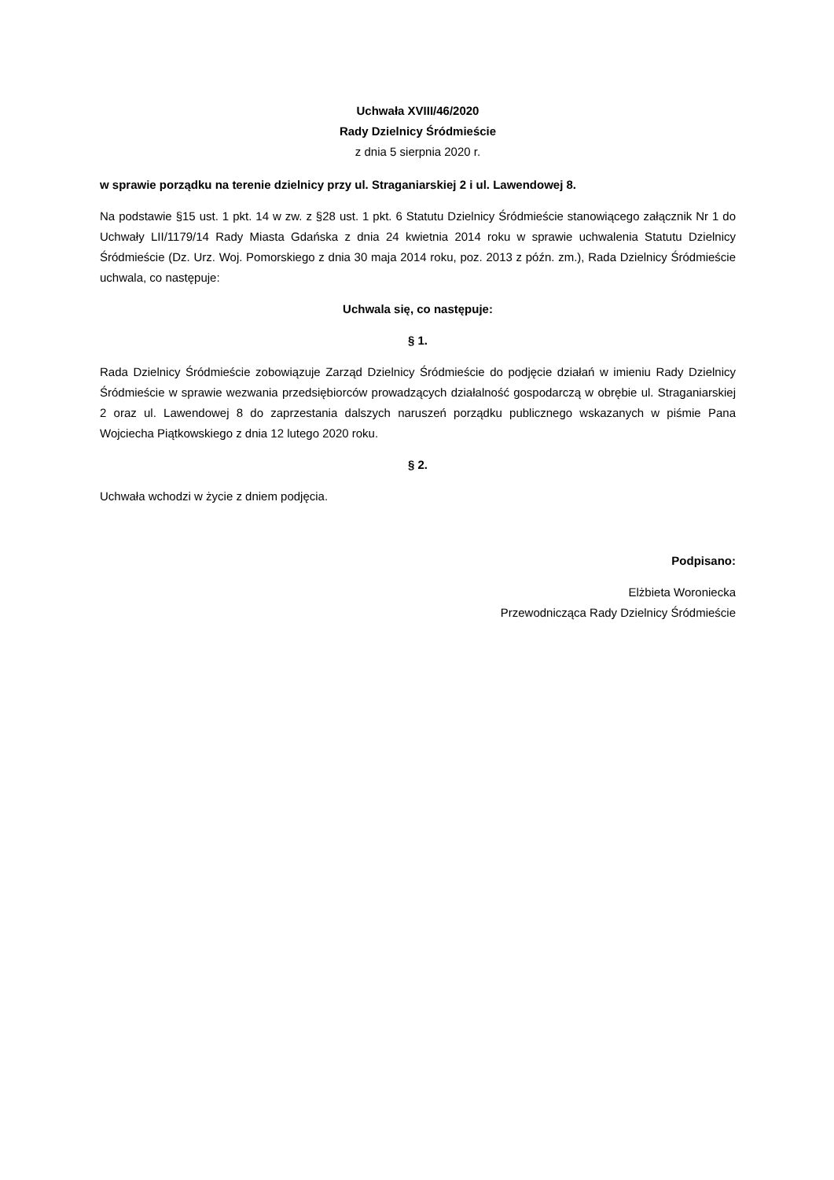Uchwała XVIII/46/2020
Rady Dzielnicy Śródmieście
z dnia 5 sierpnia 2020 r.
w sprawie porządku na terenie dzielnicy przy ul. Straganiarskiej 2 i ul. Lawendowej 8.
Na podstawie §15 ust. 1 pkt. 14 w zw. z §28 ust. 1 pkt. 6 Statutu Dzielnicy Śródmieście stanowiącego załącznik Nr 1 do Uchwały LII/1179/14 Rady Miasta Gdańska z dnia 24 kwietnia 2014 roku w sprawie uchwalenia Statutu Dzielnicy Śródmieście (Dz. Urz. Woj. Pomorskiego z dnia 30 maja 2014 roku, poz. 2013 z późn. zm.), Rada Dzielnicy Śródmieście uchwala, co następuje:
Uchwala się, co następuje:
§ 1.
Rada Dzielnicy Śródmieście zobowiązuje Zarząd Dzielnicy Śródmieście do podjęcie działań w imieniu Rady Dzielnicy Śródmieście w sprawie wezwania przedsiębiorców prowadzących działalność gospodarczą w obrębie ul. Straganiarskiej 2 oraz ul. Lawendowej 8 do zaprzestania dalszych naruszeń porządku publicznego wskazanych w piśmie Pana Wojciecha Piątkowskiego z dnia 12 lutego 2020 roku.
§ 2.
Uchwała wchodzi w życie z dniem podjęcia.
Podpisano:
Elżbieta Woroniecka
Przewodnicząca Rady Dzielnicy Śródmieście